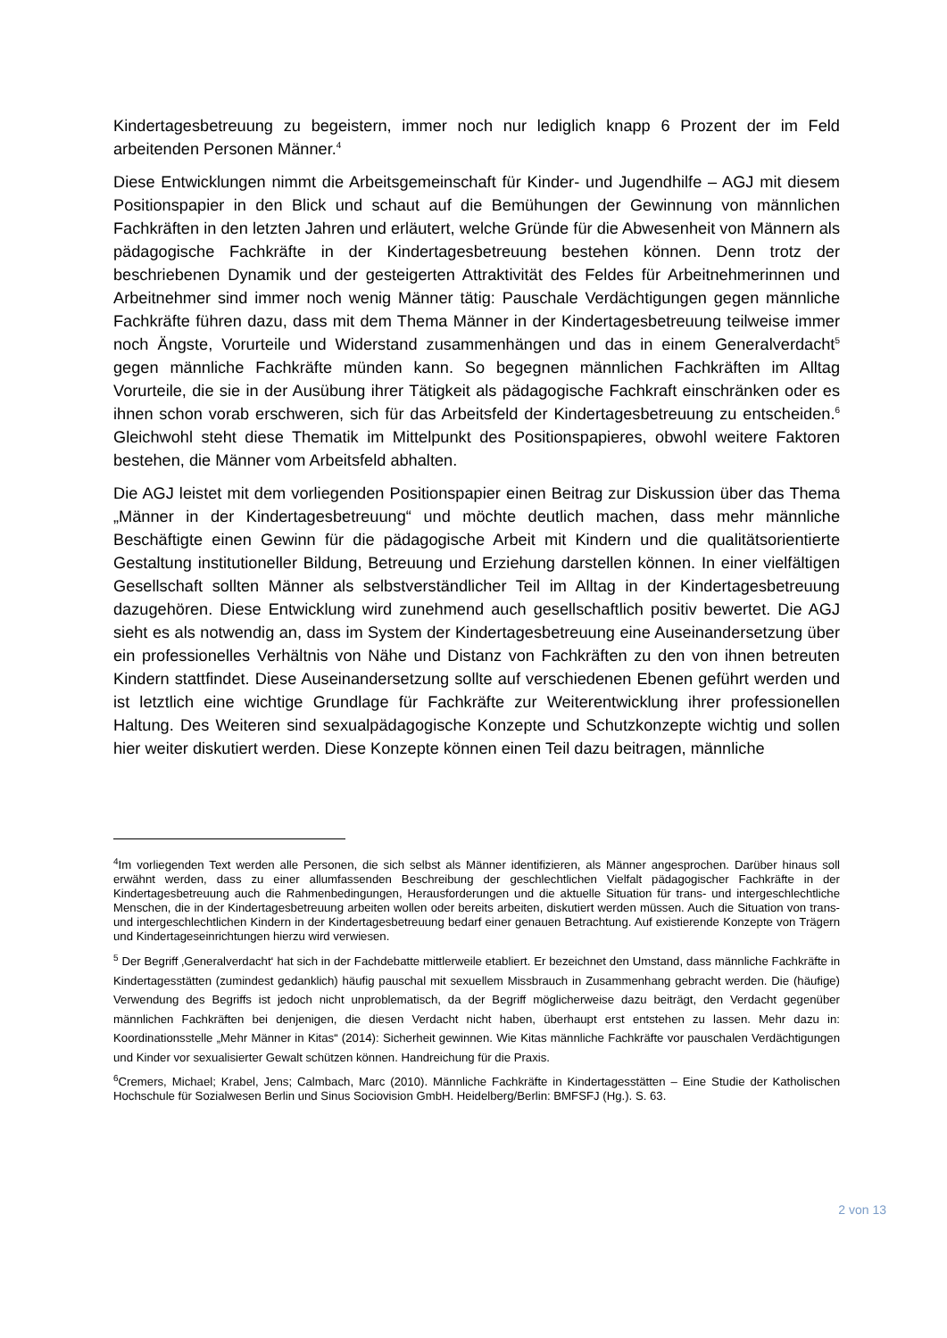Kindertagesbetreuung zu begeistern, immer noch nur lediglich knapp 6 Prozent der im Feld arbeitenden Personen Männer.<sup>4</sup>
Diese Entwicklungen nimmt die Arbeitsgemeinschaft für Kinder- und Jugendhilfe – AGJ mit diesem Positionspapier in den Blick und schaut auf die Bemühungen der Gewinnung von männlichen Fachkräften in den letzten Jahren und erläutert, welche Gründe für die Abwesenheit von Männern als pädagogische Fachkräfte in der Kindertagesbetreuung bestehen können. Denn trotz der beschriebenen Dynamik und der gesteigerten Attraktivität des Feldes für Arbeitnehmerinnen und Arbeitnehmer sind immer noch wenig Männer tätig: Pauschale Verdächtigungen gegen männliche Fachkräfte führen dazu, dass mit dem Thema Männer in der Kindertagesbetreuung teilweise immer noch Ängste, Vorurteile und Widerstand zusammenhängen und das in einem Generalverdacht<sup>5</sup> gegen männliche Fachkräfte münden kann. So begegnen männlichen Fachkräften im Alltag Vorurteile, die sie in der Ausübung ihrer Tätigkeit als pädagogische Fachkraft einschränken oder es ihnen schon vorab erschweren, sich für das Arbeitsfeld der Kindertagesbetreuung zu entscheiden.<sup>6</sup> Gleichwohl steht diese Thematik im Mittelpunkt des Positionspapieres, obwohl weitere Faktoren bestehen, die Männer vom Arbeitsfeld abhalten.
Die AGJ leistet mit dem vorliegenden Positionspapier einen Beitrag zur Diskussion über das Thema „Männer in der Kindertagesbetreuung“ und möchte deutlich machen, dass mehr männliche Beschäftigte einen Gewinn für die pädagogische Arbeit mit Kindern und die qualitätsorientierte Gestaltung institutioneller Bildung, Betreuung und Erziehung darstellen können. In einer vielfältigen Gesellschaft sollten Männer als selbstverständlicher Teil im Alltag in der Kindertagesbetreuung dazugehören. Diese Entwicklung wird zunehmend auch gesellschaftlich positiv bewertet. Die AGJ sieht es als notwendig an, dass im System der Kindertagesbetreuung eine Auseinandersetzung über ein professionelles Verhältnis von Nähe und Distanz von Fachkräften zu den von ihnen betreuten Kindern stattfindet. Diese Auseinandersetzung sollte auf verschiedenen Ebenen geführt werden und ist letztlich eine wichtige Grundlage für Fachkräfte zur Weiterentwicklung ihrer professionellen Haltung. Des Weiteren sind sexualpädagogische Konzepte und Schutzkonzepte wichtig und sollen hier weiter diskutiert werden. Diese Konzepte können einen Teil dazu beitragen, männliche
<sup>4</sup> Im vorliegenden Text werden alle Personen, die sich selbst als Männer identifizieren, als Männer angesprochen. Darüber hinaus soll erwähnt werden, dass zu einer allumfassenden Beschreibung der geschlechtlichen Vielfalt pädagogischer Fachkräfte in der Kindertagesbetreuung auch die Rahmenbedingungen, Herausforderungen und die aktuelle Situation für trans- und intergeschlechtliche Menschen, die in der Kindertagesbetreuung arbeiten wollen oder bereits arbeiten, diskutiert werden müssen. Auch die Situation von trans- und intergeschlechtlichen Kindern in der Kindertagesbetreuung bedarf einer genauen Betrachtung. Auf existierende Konzepte von Trägern und Kindertageseinrichtungen hierzu wird verwiesen.
<sup>5</sup> Der Begriff ‚Generalverdacht‘ hat sich in der Fachdebatte mittlerweile etabliert. Er bezeichnet den Umstand, dass männliche Fachkräfte in Kindertagesstätten (zumindest gedanklich) häufig pauschal mit sexuellem Missbrauch in Zusammenhang gebracht werden. Die (häufige) Verwendung des Begriffs ist jedoch nicht unproblematisch, da der Begriff möglicherweise dazu beiträgt, den Verdacht gegenüber männlichen Fachkräften bei denjenigen, die diesen Verdacht nicht haben, überhaupt erst entstehen zu lassen. Mehr dazu in: Koordinationsstelle „Mehr Männer in Kitas“ (2014): Sicherheit gewinnen. Wie Kitas männliche Fachkräfte vor pauschalen Verdächtigungen und Kinder vor sexualisierter Gewalt schützen können. Handreichung für die Praxis.
<sup>6</sup> Cremers, Michael; Krabel, Jens; Calmbach, Marc (2010). Männliche Fachkräfte in Kindertagesstätten – Eine Studie der Katholischen Hochschule für Sozialwesen Berlin und Sinus Sociovision GmbH. Heidelberg/Berlin: BMFSFJ (Hg.). S. 63.
2 von 13